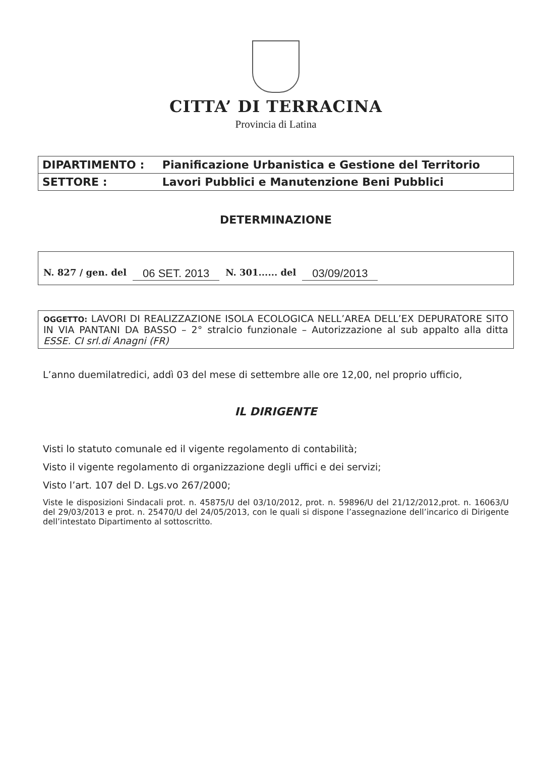CITTA’ DI TERRACINA
Provincia di Latina
| DIPARTIMENTO : | Pianificazione Urbanistica e Gestione del Territorio |
| SETTORE : | Lavori Pubblici e Manutenzione Beni Pubblici |
DETERMINAZIONE
N. 827 / gen. del 06 SET. 2013 N. 301...... del 03/09/2013
OGGETTO: LAVORI DI REALIZZAZIONE ISOLA ECOLOGICA NELL’AREA DELL’EX DEPURATORE SITO IN VIA PANTANI DA BASSO – 2° stralcio funzionale – Autorizzazione al sub appalto alla ditta ESSE. CI srl.di Anagni (FR)
L’anno duemilatredici, addì 03 del mese di settembre alle ore 12,00, nel proprio ufficio,
IL DIRIGENTE
Visti lo statuto comunale ed il vigente regolamento di contabilità;
Visto il vigente regolamento di organizzazione degli uffici e dei servizi;
Visto l’art. 107 del D. Lgs.vo 267/2000;
Viste le disposizioni Sindacali prot. n. 45875/U del 03/10/2012, prot. n. 59896/U del 21/12/2012,prot. n. 16063/U del 29/03/2013 e prot. n. 25470/U del 24/05/2013, con le quali si dispone l’assegnazione dell’incarico di Dirigente dell’intestato Dipartimento al sottoscritto.